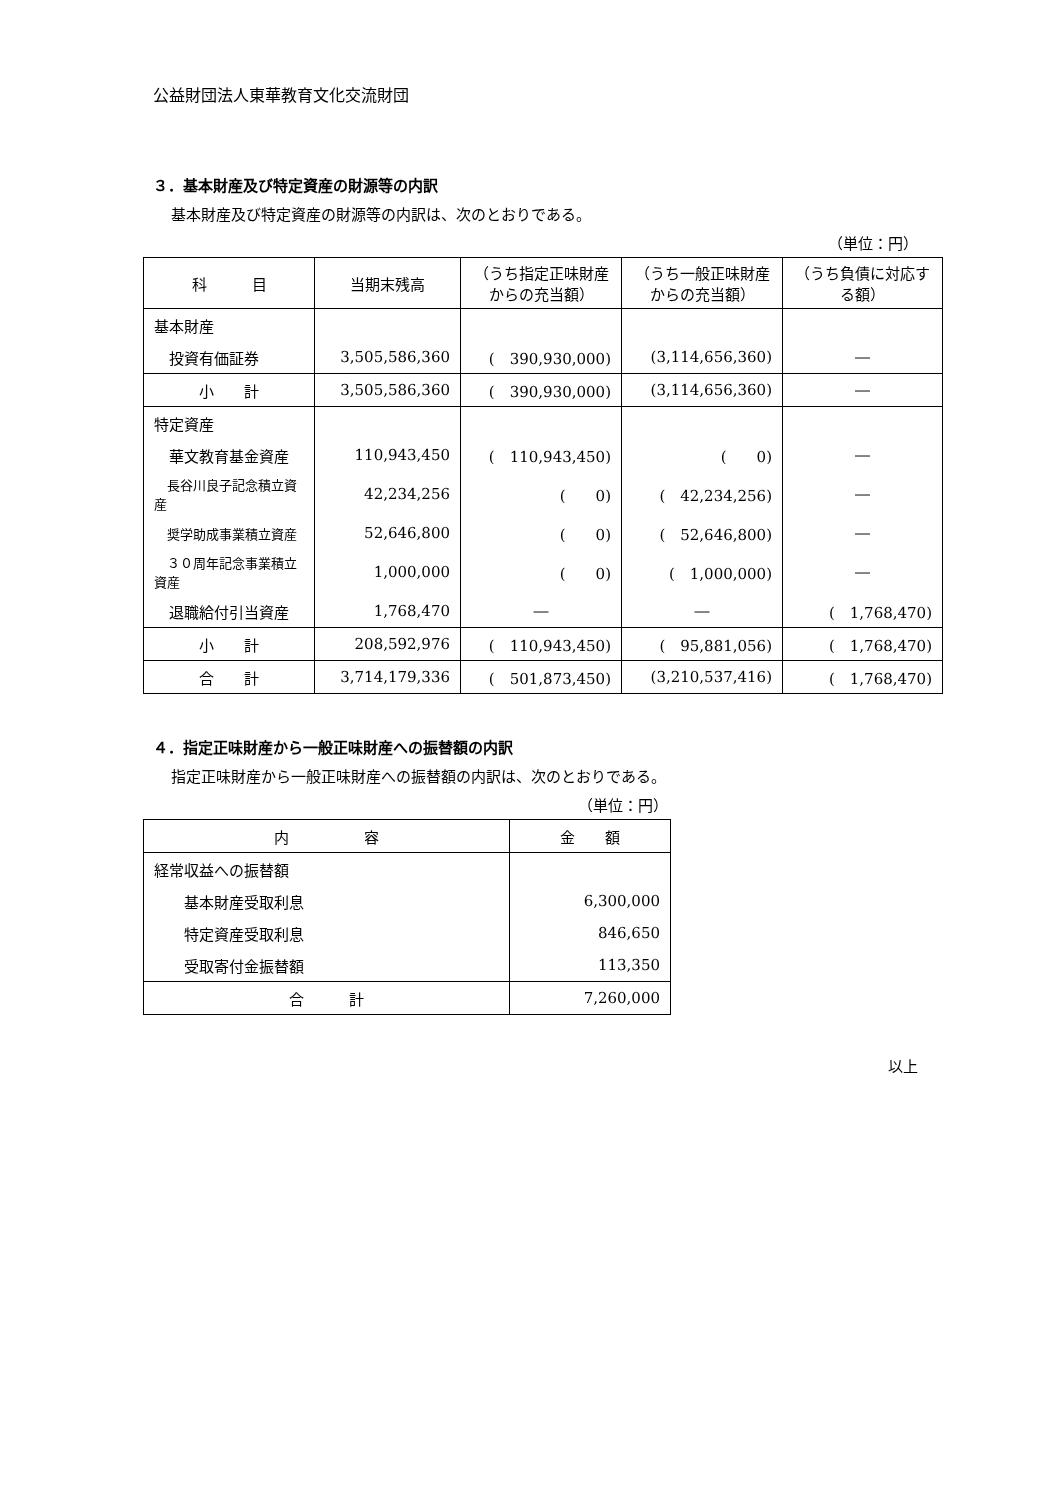公益財団法人東華教育文化交流財団
３．基本財産及び特定資産の財源等の内訳
基本財産及び特定資産の財源等の内訳は、次のとおりである。
（単位：円）
| 科 目 | 当期末残高 | （うち指定正味財産からの充当額） | （うち一般正味財産からの充当額） | （うち負債に対応する額） |
| --- | --- | --- | --- | --- |
| 基本財産 | | | | |
| 投資有価証券 | 3,505,586,360 | ( 390,930,000) | (3,114,656,360) | ― |
| 小 計 | 3,505,586,360 | ( 390,930,000) | (3,114,656,360) | ― |
| 特定資産 | | | | |
| 華文教育基金資産 | 110,943,450 | ( 110,943,450) | ( 0) | ― |
| 長谷川良子記念積立資産 | 42,234,256 | ( 0) | ( 42,234,256) | ― |
| 奨学助成事業積立資産 | 52,646,800 | ( 0) | ( 52,646,800) | ― |
| ３０周年記念事業積立資産 | 1,000,000 | ( 0) | ( 1,000,000) | ― |
| 退職給付引当資産 | 1,768,470 | ― | ― | ( 1,768,470) |
| 小 計 | 208,592,976 | ( 110,943,450) | ( 95,881,056) | ( 1,768,470) |
| 合 計 | 3,714,179,336 | ( 501,873,450) | (3,210,537,416) | ( 1,768,470) |
４．指定正味財産から一般正味財産への振替額の内訳
指定正味財産から一般正味財産への振替額の内訳は、次のとおりである。
（単位：円）
| 内 容 | 金 額 |
| --- | --- |
| 経常収益への振替額 | |
| 基本財産受取利息 | 6,300,000 |
| 特定資産受取利息 | 846,650 |
| 受取寄付金振替額 | 113,350 |
| 合 計 | 7,260,000 |
以上